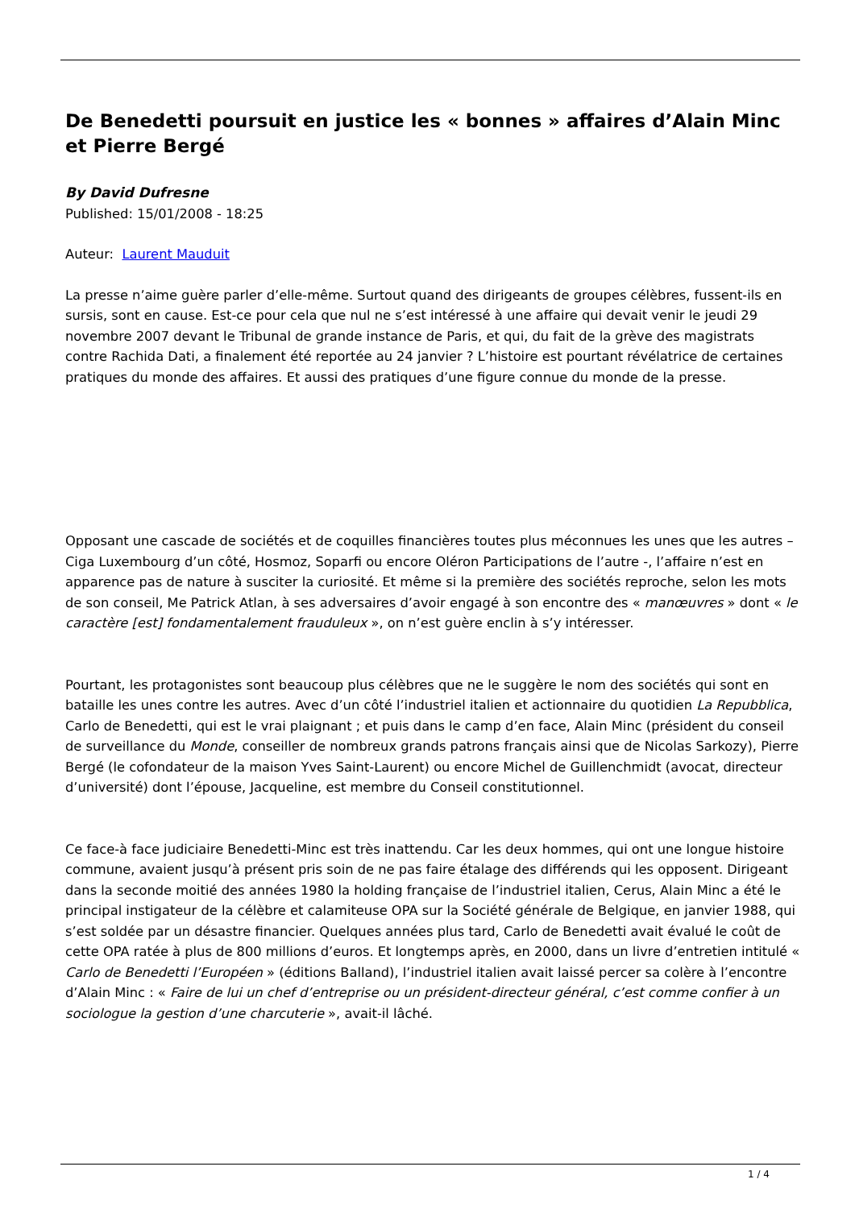De Benedetti poursuit en justice les « bonnes » affaires d’Alain Minc et Pierre Bergé
By David Dufresne
Published: 15/01/2008 - 18:25
Auteur: Laurent Mauduit
La presse n’aime guère parler d’elle-même. Surtout quand des dirigeants de groupes célèbres, fussent-ils en sursis, sont en cause. Est-ce pour cela que nul ne s’est intéressé à une affaire qui devait venir le jeudi 29 novembre 2007 devant le Tribunal de grande instance de Paris, et qui, du fait de la grève des magistrats contre Rachida Dati, a finalement été reportée au 24 janvier ? L’histoire est pourtant révélatrice de certaines pratiques du monde des affaires. Et aussi des pratiques d’une figure connue du monde de la presse.
Opposant une cascade de sociétés et de coquilles financières toutes plus méconnues les unes que les autres – Ciga Luxembourg d’un côté, Hosmoz, Soparfi ou encore Oléron Participations de l’autre -, l’affaire n’est en apparence pas de nature à susciter la curiosité. Et même si la première des sociétés reproche, selon les mots de son conseil, Me Patrick Atlan, à ses adversaires d’avoir engagé à son encontre des « manœuvres » dont « le caractère [est] fondamentalement frauduleux », on n’est guère enclin à s’y intéresser.
Pourtant, les protagonistes sont beaucoup plus célèbres que ne le suggère le nom des sociétés qui sont en bataille les unes contre les autres. Avec d’un côté l’industriel italien et actionnaire du quotidien La Repubblica, Carlo de Benedetti, qui est le vrai plaignant ; et puis dans le camp d’en face, Alain Minc (président du conseil de surveillance du Monde, conseiller de nombreux grands patrons français ainsi que de Nicolas Sarkozy), Pierre Bergé (le cofondateur de la maison Yves Saint-Laurent) ou encore Michel de Guillenchmidt (avocat, directeur d’université) dont l’épouse, Jacqueline, est membre du Conseil constitutionnel.
Ce face-à face judiciaire Benedetti-Minc est très inattendu. Car les deux hommes, qui ont une longue histoire commune, avaient jusqu’à présent pris soin de ne pas faire étalage des différends qui les opposent. Dirigeant dans la seconde moitié des années 1980 la holding française de l’industriel italien, Cerus, Alain Minc a été le principal instigateur de la célèbre et calamiteuse OPA sur la Société générale de Belgique, en janvier 1988, qui s’est soldée par un désastre financier. Quelques années plus tard, Carlo de Benedetti avait évalué le coût de cette OPA ratée à plus de 800 millions d’euros. Et longtemps après, en 2000, dans un livre d’entretien intitulé « Carlo de Benedetti l’Européen » (éditions Balland), l’industriel italien avait laissé percer sa colère à l’encontre d’Alain Minc : « Faire de lui un chef d’entreprise ou un président-directeur général, c’est comme confier à un sociologue la gestion d’une charcuterie », avait-il lâché.
1 / 4